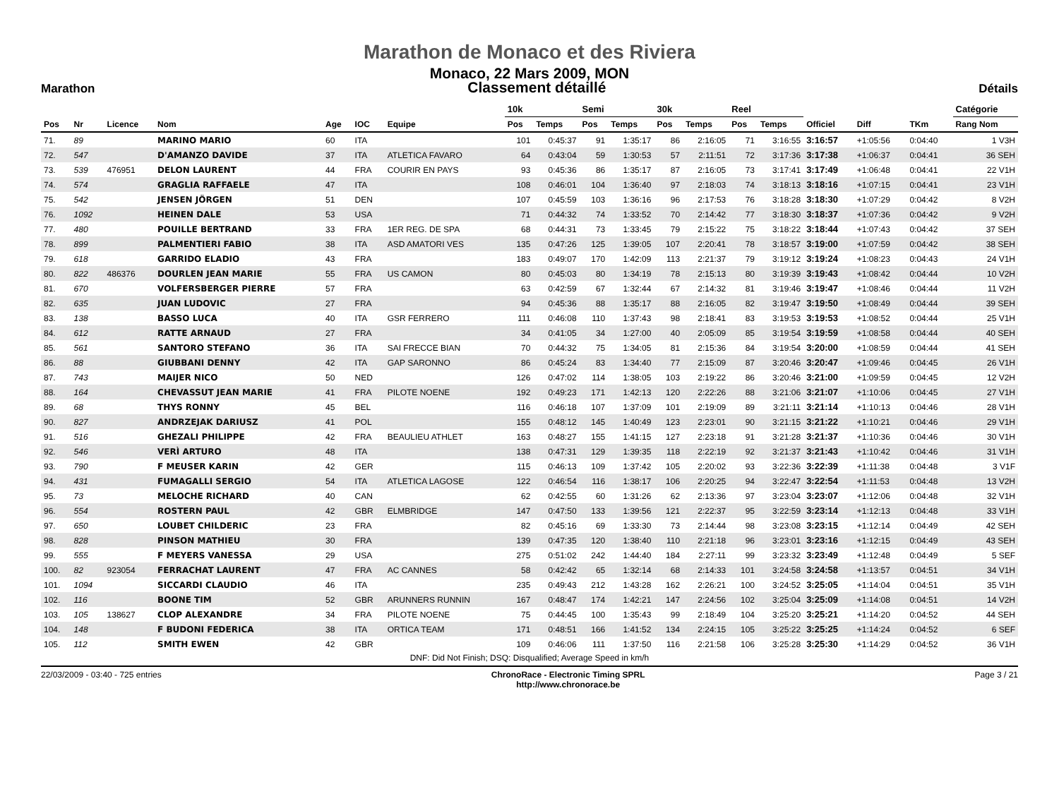Marathon de Monaco et des Riviera
Monaco, 22 Mars 2009, MON
Marathon Classement détaillé Détails
| | | | | | | | 10k | | Semi | | 30k | | Reel | | | | | Catégorie |
| --- | --- | --- | --- | --- | --- | --- | --- | --- | --- | --- | --- | --- | --- | --- | --- | --- | --- | --- |
| Pos | Nr | Licence | Nom | Age | IOC | Equipe | Pos | Temps | Pos | Temps | Pos | Temps | Pos | Temps | Officiel | Diff | TKm | Rang Nom |
| 71. | 89 | | MARINO MARIO | 60 | ITA | | 101 | 0:45:37 | 91 | 1:35:17 | 86 | 2:16:05 | 71 | 3:16:55 | 3:16:57 | +1:05:56 | 0:04:40 | 1 V3H |
| 72. | 547 | | D'AMANZO DAVIDE | 37 | ITA | ATLETICA FAVARO | 64 | 0:43:04 | 59 | 1:30:53 | 57 | 2:11:51 | 72 | 3:17:36 | 3:17:38 | +1:06:37 | 0:04:41 | 36 SEH |
| 73. | 539 | 476951 | DELON LAURENT | 44 | FRA | COURIR EN PAYS | 93 | 0:45:36 | 86 | 1:35:17 | 87 | 2:16:05 | 73 | 3:17:41 | 3:17:49 | +1:06:48 | 0:04:41 | 22 V1H |
| 74. | 574 | | GRAGLIA RAFFAELE | 47 | ITA | | 108 | 0:46:01 | 104 | 1:36:40 | 97 | 2:18:03 | 74 | 3:18:13 | 3:18:16 | +1:07:15 | 0:04:41 | 23 V1H |
| 75. | 542 | | JENSEN JÖRGEN | 51 | DEN | | 107 | 0:45:59 | 103 | 1:36:16 | 96 | 2:17:53 | 76 | 3:18:28 | 3:18:30 | +1:07:29 | 0:04:42 | 8 V2H |
| 76. | 1092 | | HEINEN DALE | 53 | USA | | 71 | 0:44:32 | 74 | 1:33:52 | 70 | 2:14:42 | 77 | 3:18:30 | 3:18:37 | +1:07:36 | 0:04:42 | 9 V2H |
| 77. | 480 | | POUILLE BERTRAND | 33 | FRA | 1ER REG. DE SPA | 68 | 0:44:31 | 73 | 1:33:45 | 79 | 2:15:22 | 75 | 3:18:22 | 3:18:44 | +1:07:43 | 0:04:42 | 37 SEH |
| 78. | 899 | | PALMENTIERI FABIO | 38 | ITA | ASD AMATORI VES | 135 | 0:47:26 | 125 | 1:39:05 | 107 | 2:20:41 | 78 | 3:18:57 | 3:19:00 | +1:07:59 | 0:04:42 | 38 SEH |
| 79. | 618 | | GARRIDO ELADIO | 43 | FRA | | 183 | 0:49:07 | 170 | 1:42:09 | 113 | 2:21:37 | 79 | 3:19:12 | 3:19:24 | +1:08:23 | 0:04:43 | 24 V1H |
| 80. | 822 | 486376 | DOURLEN JEAN MARIE | 55 | FRA | US CAMON | 80 | 0:45:03 | 80 | 1:34:19 | 78 | 2:15:13 | 80 | 3:19:39 | 3:19:43 | +1:08:42 | 0:04:44 | 10 V2H |
| 81. | 670 | | VOLFERSBERGER PIERRE | 57 | FRA | | 63 | 0:42:59 | 67 | 1:32:44 | 67 | 2:14:32 | 81 | 3:19:46 | 3:19:47 | +1:08:46 | 0:04:44 | 11 V2H |
| 82. | 635 | | JUAN LUDOVIC | 27 | FRA | | 94 | 0:45:36 | 88 | 1:35:17 | 88 | 2:16:05 | 82 | 3:19:47 | 3:19:50 | +1:08:49 | 0:04:44 | 39 SEH |
| 83. | 138 | | BASSO LUCA | 40 | ITA | GSR FERRERO | 111 | 0:46:08 | 110 | 1:37:43 | 98 | 2:18:41 | 83 | 3:19:53 | 3:19:53 | +1:08:52 | 0:04:44 | 25 V1H |
| 84. | 612 | | RATTE ARNAUD | 27 | FRA | | 34 | 0:41:05 | 34 | 1:27:00 | 40 | 2:05:09 | 85 | 3:19:54 | 3:19:59 | +1:08:58 | 0:04:44 | 40 SEH |
| 85. | 561 | | SANTORO STEFANO | 36 | ITA | SAI FRECCE BIAN | 70 | 0:44:32 | 75 | 1:34:05 | 81 | 2:15:36 | 84 | 3:19:54 | 3:20:00 | +1:08:59 | 0:04:44 | 41 SEH |
| 86. | 88 | | GIUBBANI DENNY | 42 | ITA | GAP SARONNO | 86 | 0:45:24 | 83 | 1:34:40 | 77 | 2:15:09 | 87 | 3:20:46 | 3:20:47 | +1:09:46 | 0:04:45 | 26 V1H |
| 87. | 743 | | MAIJER NICO | 50 | NED | | 126 | 0:47:02 | 114 | 1:38:05 | 103 | 2:19:22 | 86 | 3:20:46 | 3:21:00 | +1:09:59 | 0:04:45 | 12 V2H |
| 88. | 164 | | CHEVASSUT JEAN MARIE | 41 | FRA | PILOTE NOENE | 192 | 0:49:23 | 171 | 1:42:13 | 120 | 2:22:26 | 88 | 3:21:06 | 3:21:07 | +1:10:06 | 0:04:45 | 27 V1H |
| 89. | 68 | | THYS RONNY | 45 | BEL | | 116 | 0:46:18 | 107 | 1:37:09 | 101 | 2:19:09 | 89 | 3:21:11 | 3:21:14 | +1:10:13 | 0:04:46 | 28 V1H |
| 90. | 827 | | ANDRZEJAK DARIUSZ | 41 | POL | | 155 | 0:48:12 | 145 | 1:40:49 | 123 | 2:23:01 | 90 | 3:21:15 | 3:21:22 | +1:10:21 | 0:04:46 | 29 V1H |
| 91. | 516 | | GHEZALI PHILIPPE | 42 | FRA | BEAULIEU ATHLET | 163 | 0:48:27 | 155 | 1:41:15 | 127 | 2:23:18 | 91 | 3:21:28 | 3:21:37 | +1:10:36 | 0:04:46 | 30 V1H |
| 92. | 546 | | VERÌ ARTURO | 48 | ITA | | 138 | 0:47:31 | 129 | 1:39:35 | 118 | 2:22:19 | 92 | 3:21:37 | 3:21:43 | +1:10:42 | 0:04:46 | 31 V1H |
| 93. | 790 | | F MEUSER KARIN | 42 | GER | | 115 | 0:46:13 | 109 | 1:37:42 | 105 | 2:20:02 | 93 | 3:22:36 | 3:22:39 | +1:11:38 | 0:04:48 | 3 V1F |
| 94. | 431 | | FUMAGALLI SERGIO | 54 | ITA | ATLETICA LAGOSE | 122 | 0:46:54 | 116 | 1:38:17 | 106 | 2:20:25 | 94 | 3:22:47 | 3:22:54 | +1:11:53 | 0:04:48 | 13 V2H |
| 95. | 73 | | MELOCHE RICHARD | 40 | CAN | | 62 | 0:42:55 | 60 | 1:31:26 | 62 | 2:13:36 | 97 | 3:23:04 | 3:23:07 | +1:12:06 | 0:04:48 | 32 V1H |
| 96. | 554 | | ROSTERN PAUL | 42 | GBR | ELMBRIDGE | 147 | 0:47:50 | 133 | 1:39:56 | 121 | 2:22:37 | 95 | 3:22:59 | 3:23:14 | +1:12:13 | 0:04:48 | 33 V1H |
| 97. | 650 | | LOUBET CHILDERIC | 23 | FRA | | 82 | 0:45:16 | 69 | 1:33:30 | 73 | 2:14:44 | 98 | 3:23:08 | 3:23:15 | +1:12:14 | 0:04:49 | 42 SEH |
| 98. | 828 | | PINSON MATHIEU | 30 | FRA | | 139 | 0:47:35 | 120 | 1:38:40 | 110 | 2:21:18 | 96 | 3:23:01 | 3:23:16 | +1:12:15 | 0:04:49 | 43 SEH |
| 99. | 555 | | F MEYERS VANESSA | 29 | USA | | 275 | 0:51:02 | 242 | 1:44:40 | 184 | 2:27:11 | 99 | 3:23:32 | 3:23:49 | +1:12:48 | 0:04:49 | 5 SEF |
| 100. | 82 | 923054 | FERRACHAT LAURENT | 47 | FRA | AC CANNES | 58 | 0:42:42 | 65 | 1:32:14 | 68 | 2:14:33 | 101 | 3:24:58 | 3:24:58 | +1:13:57 | 0:04:51 | 34 V1H |
| 101. | 1094 | | SICCARDI CLAUDIO | 46 | ITA | | 235 | 0:49:43 | 212 | 1:43:28 | 162 | 2:26:21 | 100 | 3:24:52 | 3:25:05 | +1:14:04 | 0:04:51 | 35 V1H |
| 102. | 116 | | BOONE TIM | 52 | GBR | ARUNNERS RUNNIN | 167 | 0:48:47 | 174 | 1:42:21 | 147 | 2:24:56 | 102 | 3:25:04 | 3:25:09 | +1:14:08 | 0:04:51 | 14 V2H |
| 103. | 105 | 138627 | CLOP ALEXANDRE | 34 | FRA | PILOTE NOENE | 75 | 0:44:45 | 100 | 1:35:43 | 99 | 2:18:49 | 104 | 3:25:20 | 3:25:21 | +1:14:20 | 0:04:52 | 44 SEH |
| 104. | 148 | | F BUDONI FEDERICA | 38 | ITA | ORTICA TEAM | 171 | 0:48:51 | 166 | 1:41:52 | 134 | 2:24:15 | 105 | 3:25:22 | 3:25:25 | +1:14:24 | 0:04:52 | 6 SEF |
| 105. | 112 | | SMITH EWEN | 42 | GBR | | 109 | 0:46:06 | 111 | 1:37:50 | 116 | 2:21:58 | 106 | 3:25:28 | 3:25:30 | +1:14:29 | 0:04:52 | 36 V1H |
DNF: Did Not Finish; DSQ: Disqualified; Average Speed in km/h
22/03/2009 - 03:40 - 725 entries ChronoRace - Electronic Timing SPRL
http://www.chronorace.be Page 3 / 21